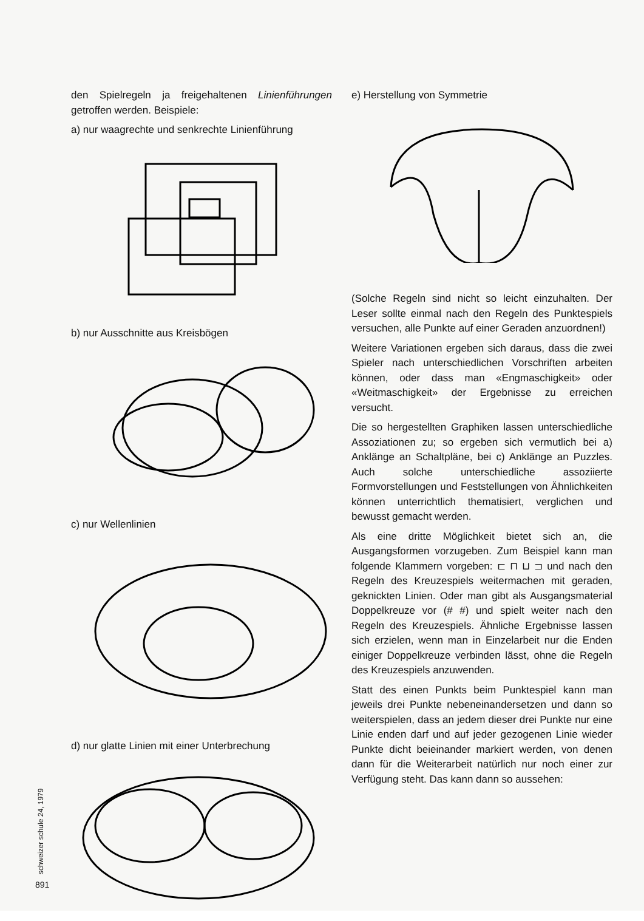den Spielregeln ja freigehaltenen Linienführungen getroffen werden. Beispiele:
a) nur waagrechte und senkrechte Linienführung
b) nur Ausschnitte aus Kreisbögen
c) nur Wellenlinien
d) nur glatte Linien mit einer Unterbrechung
e) Herstellung von Symmetrie
(Solche Regeln sind nicht so leicht einzuhalten. Der Leser sollte einmal nach den Regeln des Punktespiels versuchen, alle Punkte auf einer Geraden anzuordnen!)
Weitere Variationen ergeben sich daraus, dass die zwei Spieler nach unterschiedlichen Vorschriften arbeiten können, oder dass man «Engmaschigkeit» oder «Weitmaschigkeit» der Ergebnisse zu erreichen versucht.
Die so hergestellten Graphiken lassen unterschiedliche Assoziationen zu; so ergeben sich vermutlich bei a) Anklänge an Schaltpläne, bei c) Anklänge an Puzzles. Auch solche unterschiedliche assoziierte Formvorstellungen und Feststellungen von Ähnlichkeiten können unterrichtlich thematisiert, verglichen und bewusst gemacht werden.
Als eine dritte Möglichkeit bietet sich an, die Ausgangsformen vorzugeben. Zum Beispiel kann man folgende Klammern vorgeben: ⊏ ⊓ ⊔ ⊐ und nach den Regeln des Kreuzespiels weitermachen mit geraden, geknickten Linien. Oder man gibt als Ausgangsmaterial Doppelkreuze vor (# #) und spielt weiter nach den Regeln des Kreuzespiels. Ähnliche Ergebnisse lassen sich erzielen, wenn man in Einzelarbeit nur die Enden einiger Doppelkreuze verbinden lässt, ohne die Regeln des Kreuzespiels anzuwenden.
Statt des einen Punkts beim Punktespiel kann man jeweils drei Punkte nebeneinandersetzen und dann so weiterspielen, dass an jedem dieser drei Punkte nur eine Linie enden darf und auf jeder gezogenen Linie wieder Punkte dicht beieinander markiert werden, von denen dann für die Weiterarbeit natürlich nur noch einer zur Verfügung steht. Das kann dann so aussehen:
schweizer schule 24, 1979
891